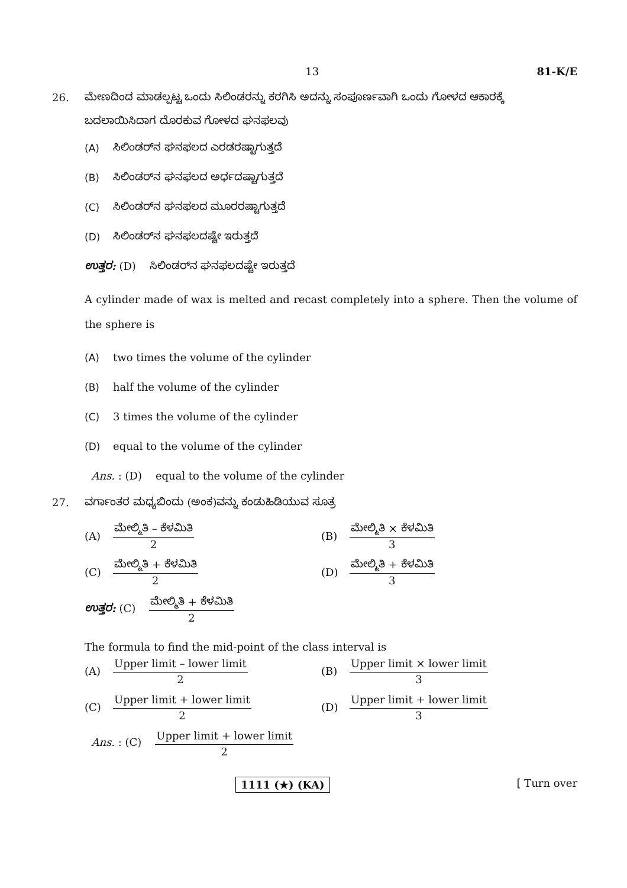13 81-K/E
26. ಮೇಣದಿಂದ ಮಾಡಲ್ಪಟ್ಟ ಒಂದು ಸಿಲಿಂಡರನ್ನು ಕರಗಿಸಿ ಅದನ್ನು ಸಂಪೂರ್ಣವಾಗಿ ಒಂದು ಗೋಳದ ಆಕಾರಕ್ಕೆ ಬದಲಾಯಿಸಿದಾಗ ದೊರಕುವ ಗೋಳದ ಘನಫಲವು
(A) ಸಿಲಿಂಡರ್‌ನ ಘನಫಲದ ಎರಡರಷ್ಟಾಗುತ್ತದೆ
(B) ಸಿಲಿಂಡರ್‌ನ ಘನಫಲದ ಅರ್ಧದಷ್ಟಾಗುತ್ತದೆ
(C) ಸಿಲಿಂಡರ್‌ನ ಘನಫಲದ ಮೂರರಷ್ಟಾಗುತ್ತದೆ
(D) ಸಿಲಿಂಡರ್‌ನ ಘನಫಲದಷ್ಟೇ ಇರುತ್ತದೆ
ಉತ್ತರ: (D) ಸಿಲಿಂಡರ್‌ನ ಘನಫಲದಷ್ಟೇ ಇರುತ್ತದೆ
A cylinder made of wax is melted and recast completely into a sphere. Then the volume of the sphere is
(A) two times the volume of the cylinder
(B) half the volume of the cylinder
(C) 3 times the volume of the cylinder
(D) equal to the volume of the cylinder
Ans. : (D) equal to the volume of the cylinder
27. ವರ್ಗಾಂತರ ಮಧ್ಯಬಿಂದು (ಅಂಕ)ವನ್ನು ಕಂಡುಹಿಡಿಯುವ ಸೂತ್ರ
(A) ಮೇಲ್ಮಿತಿ – ಕೆಳಮಿತಿ 2
(B) ಮೇಲ್ಮಿತಿ × ಕೆಳಮಿತಿ 3
(C) ಮೇಲ್ಮಿತಿ + ಕೆಳಮಿತಿ 2
(D) ಮೇಲ್ಮಿತಿ + ಕೆಳಮಿತಿ 3
ಉತ್ತರ: (C) ಮೇಲ್ಮಿತಿ + ಕೆಳಮಿತಿ 2
The formula to find the mid-point of the class interval is
(A) Upper limit – lower limit 2
(B) Upper limit × lower limit 3
(C) Upper limit + lower limit 2
(D) Upper limit + lower limit 3
Ans. : (C) Upper limit + lower limit 2
1111 (★) (KA) [ Turn over